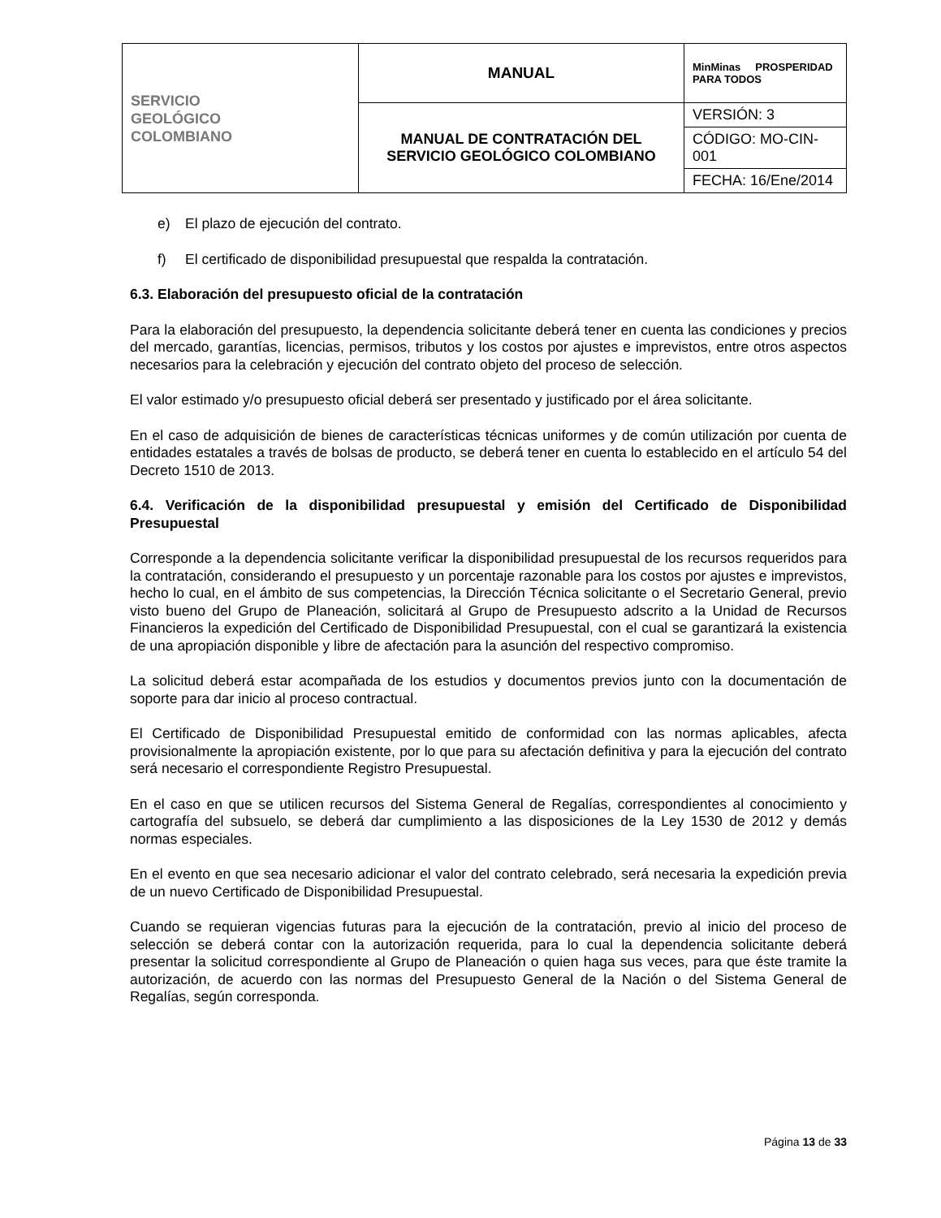| SERVICIO GEOLÓGICO COLOMBIANO | MANUAL | MinMinas PROSPERIDAD PARA TODOS |
| | MANUAL DE CONTRATACIÓN DEL SERVICIO GEOLÓGICO COLOMBIANO | VERSIÓN: 3 |
| | | CÓDIGO: MO-CIN-001 |
| | | FECHA: 16/Ene/2014 |
e) El plazo de ejecución del contrato.
f) El certificado de disponibilidad presupuestal que respalda la contratación.
6.3. Elaboración del presupuesto oficial de la contratación
Para la elaboración del presupuesto, la dependencia solicitante deberá tener en cuenta las condiciones y precios del mercado, garantías, licencias, permisos, tributos y los costos por ajustes e imprevistos, entre otros aspectos necesarios para la celebración y ejecución del contrato objeto del proceso de selección.
El valor estimado y/o presupuesto oficial deberá ser presentado y justificado por el área solicitante.
En el caso de adquisición de bienes de características técnicas uniformes y de común utilización por cuenta de entidades estatales a través de bolsas de producto, se deberá tener en cuenta lo establecido en el artículo 54 del Decreto 1510 de 2013.
6.4. Verificación de la disponibilidad presupuestal y emisión del Certificado de Disponibilidad Presupuestal
Corresponde a la dependencia solicitante verificar la disponibilidad presupuestal de los recursos requeridos para la contratación, considerando el presupuesto y un porcentaje razonable para los costos por ajustes e imprevistos, hecho lo cual, en el ámbito de sus competencias, la Dirección Técnica solicitante o el Secretario General, previo visto bueno del Grupo de Planeación, solicitará al Grupo de Presupuesto adscrito a la Unidad de Recursos Financieros la expedición del Certificado de Disponibilidad Presupuestal, con el cual se garantizará la existencia de una apropiación disponible y libre de afectación para la asunción del respectivo compromiso.
La solicitud deberá estar acompañada de los estudios y documentos previos junto con la documentación de soporte para dar inicio al proceso contractual.
El Certificado de Disponibilidad Presupuestal emitido de conformidad con las normas aplicables, afecta provisionalmente la apropiación existente, por lo que para su afectación definitiva y para la ejecución del contrato será necesario el correspondiente Registro Presupuestal.
En el caso en que se utilicen recursos del Sistema General de Regalías, correspondientes al conocimiento y cartografía del subsuelo, se deberá dar cumplimiento a las disposiciones de la Ley 1530 de 2012 y demás normas especiales.
En el evento en que sea necesario adicionar el valor del contrato celebrado, será necesaria la expedición previa de un nuevo Certificado de Disponibilidad Presupuestal.
Cuando se requieran vigencias futuras para la ejecución de la contratación, previo al inicio del proceso de selección se deberá contar con la autorización requerida, para lo cual la dependencia solicitante deberá presentar la solicitud correspondiente al Grupo de Planeación o quien haga sus veces, para que éste tramite la autorización, de acuerdo con las normas del Presupuesto General de la Nación o del Sistema General de Regalías, según corresponda.
Página 13 de 33